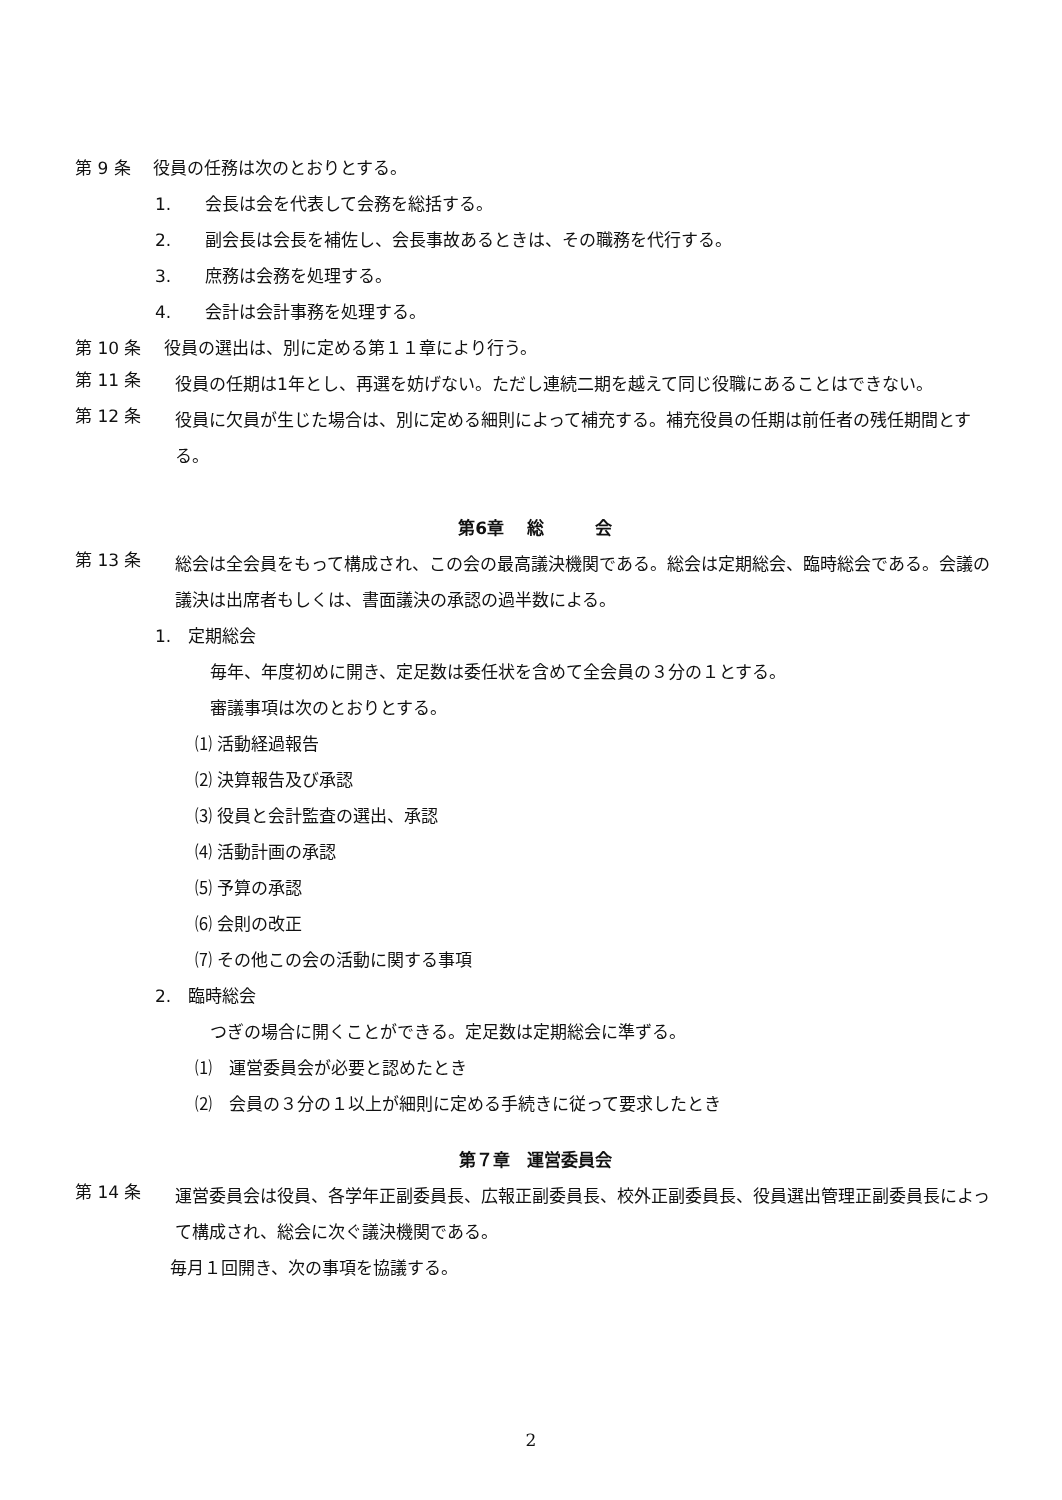第 9 条　 役員の任務は次のとおりとする。
1.　　会長は会を代表して会務を総括する。
2.　　副会長は会長を補佐し、会長事故あるときは、その職務を代行する。
3.　　庶務は会務を処理する。
4.　　会計は会計事務を処理する。
第 10 条　 役員の選出は、別に定める第１１章により行う。
第 11 条
役員の任期は1年とし、再選を妨げない。ただし連続二期を越えて同じ役職にあることはできない。
第 12 条
役員に欠員が生じた場合は、別に定める細則によって補充する。補充役員の任期は前任者の残任期間とする。
第6章　 総　　　会
第 13 条
総会は全会員をもって構成され、この会の最高議決機関である。総会は定期総会、臨時総会である。会議の議決は出席者もしくは、書面議決の承認の過半数による。
1.　定期総会
毎年、年度初めに開き、定足数は委任状を含めて全会員の３分の１とする。
審議事項は次のとおりとする。
⑴ 活動経過報告
⑵ 決算報告及び承認
⑶ 役員と会計監査の選出、承認
⑷ 活動計画の承認
⑸ 予算の承認
⑹ 会則の改正
⑺ その他この会の活動に関する事項
2.　臨時総会
つぎの場合に開くことができる。定足数は定期総会に準ずる。
⑴　運営委員会が必要と認めたとき
⑵　会員の３分の１以上が細則に定める手続きに従って要求したとき
第７章　運営委員会
第 14 条
運営委員会は役員、各学年正副委員長、広報正副委員長、校外正副委員長、役員選出管理正副委員長によって構成され、総会に次ぐ議決機関である。
毎月１回開き、次の事項を協議する。
2